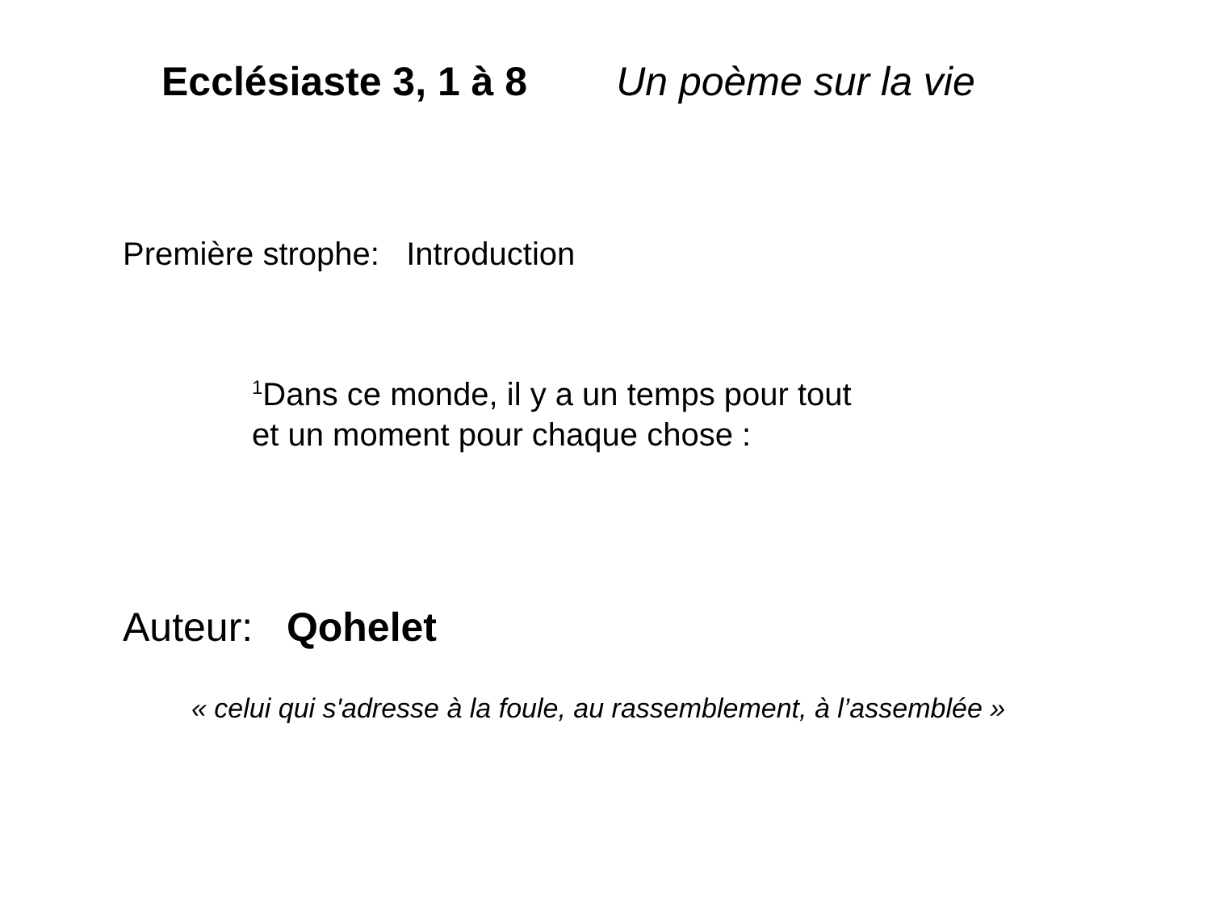Ecclésiaste 3, 1 à 8 Un poème sur la vie
Première strophe: Introduction
<sup>1</sup> Dans ce monde, il y a un temps pour tout
et un moment pour chaque chose :
Auteur: Qohelet
« celui qui s'adresse à la foule, au rassemblement, à l’assemblée »